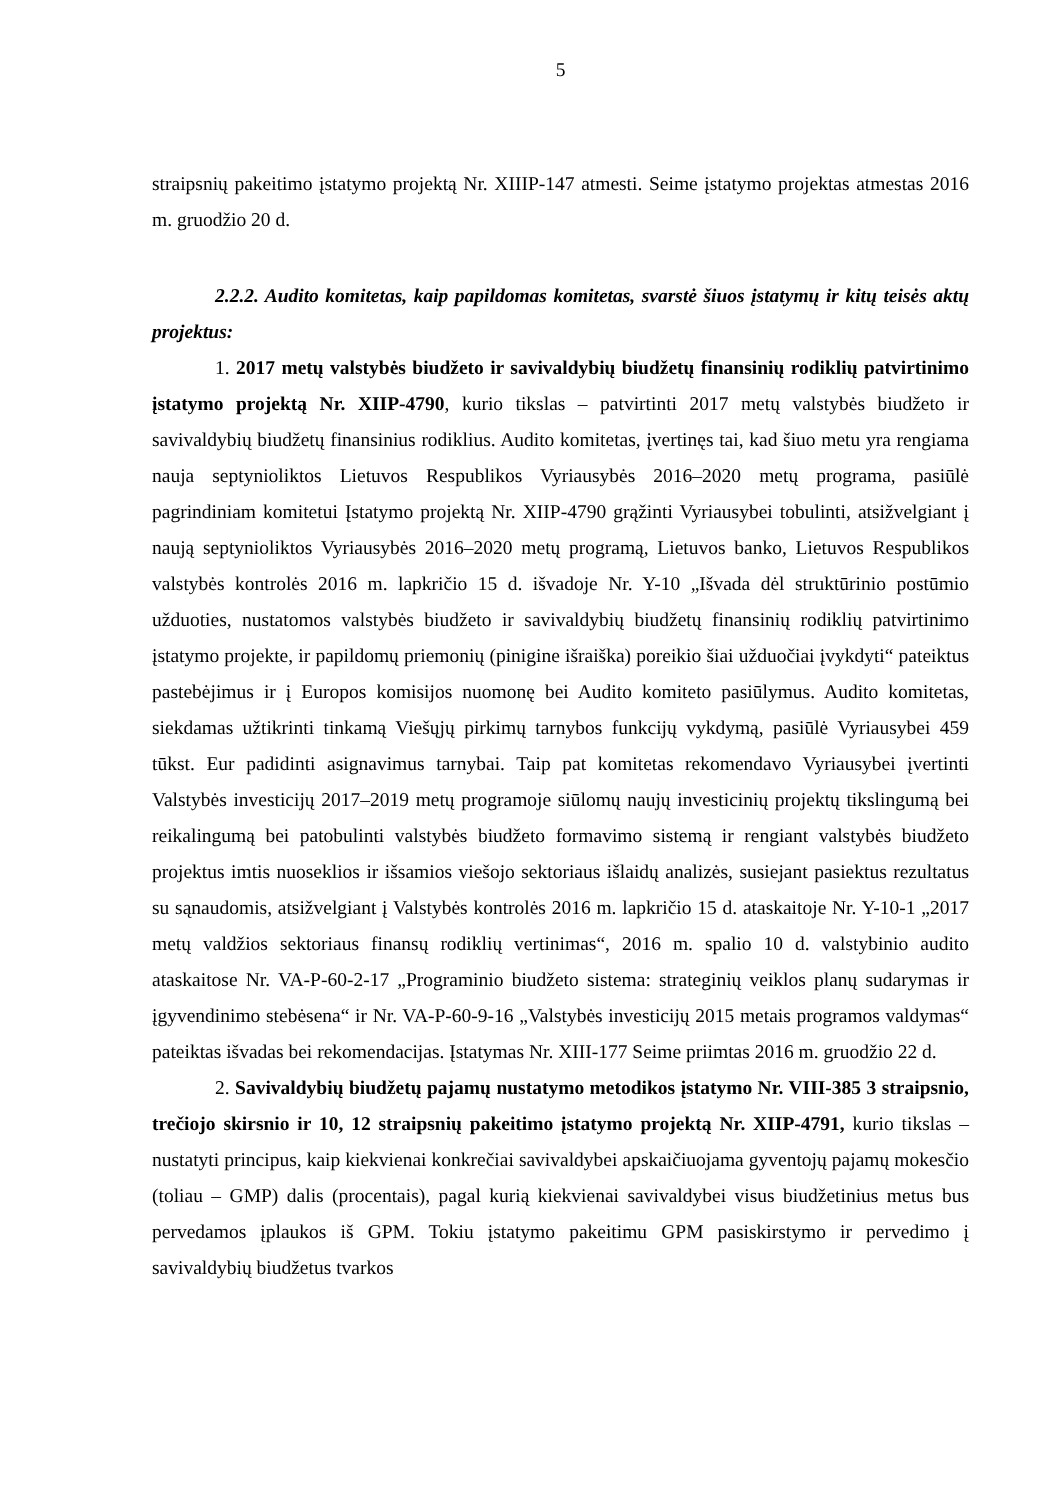5
straipsnių pakeitimo įstatymo projektą Nr. XIIIP-147 atmesti. Seime įstatymo projektas atmestas 2016 m. gruodžio 20 d.
2.2.2. Audito komitetas, kaip papildomas komitetas, svarstė šiuos įstatymų ir kitų teisės aktų projektus:
1. 2017 metų valstybės biudžeto ir savivaldybių biudžetų finansinių rodiklių patvirtinimo įstatymo projektą Nr. XIIP-4790, kurio tikslas – patvirtinti 2017 metų valstybės biudžeto ir savivaldybių biudžetų finansinius rodiklius. Audito komitetas, įvertinęs tai, kad šiuo metu yra rengiama nauja septynioliktos Lietuvos Respublikos Vyriausybės 2016–2020 metų programa, pasiūlė pagrindiniam komitetui Įstatymo projektą Nr. XIIP-4790 grąžinti Vyriausybei tobulinti, atsižvelgiant į naują septynioliktos Vyriausybės 2016–2020 metų programą, Lietuvos banko, Lietuvos Respublikos valstybės kontrolės 2016 m. lapkričio 15 d. išvadoje Nr. Y-10 „Išvada dėl struktūrinio postūmio užduoties, nustatomos valstybės biudžeto ir savivaldybių biudžetų finansinių rodiklių patvirtinimo įstatymo projekte, ir papildomų priemonių (pinigine išraiška) poreikio šiai užduočiai įvykdyti“ pateiktus pastebėjimus ir į Europos komisijos nuomonę bei Audito komiteto pasiūlymus. Audito komitetas, siekdamas užtikrinti tinkamą Viešųjų pirkimų tarnybos funkcijų vykdymą, pasiūlė Vyriausybei 459 tūkst. Eur padidinti asignavimus tarnybai. Taip pat komitetas rekomendavo Vyriausybei įvertinti Valstybės investicijų 2017–2019 metų programoje siūlomų naujų investicinių projektų tikslingumą bei reikalingumą bei patobulinti valstybės biudžeto formavimo sistemą ir rengiant valstybės biudžeto projektus imtis nuoseklios ir išsamios viešojo sektoriaus išlaidų analizės, susiejant pasiektus rezultatus su sąnaudomis, atsižvelgiant į Valstybės kontrolės 2016 m. lapkričio 15 d. ataskaitoje Nr. Y-10-1 „2017 metų valdžios sektoriaus finansų rodiklių vertinimas“, 2016 m. spalio 10 d. valstybinio audito ataskaitose Nr. VA-P-60-2-17 „Programinio biudžeto sistema: strateginių veiklos planų sudarymas ir įgyvendinimo stebėsena“ ir Nr. VA-P-60-9-16 „Valstybės investicijų 2015 metais programos valdymas“ pateiktas išvadas bei rekomendacijas. Įstatymas Nr. XIII-177 Seime priimtas 2016 m. gruodžio 22 d.
2. Savivaldybių biudžetų pajamų nustatymo metodikos įstatymo Nr. VIII-385 3 straipsnio, trečiojo skirsnio ir 10, 12 straipsnių pakeitimo įstatymo projektą Nr. XIIP-4791, kurio tikslas – nustatyti principus, kaip kiekvienai konkrečiai savivaldybei apskaičiuojama gyventojų pajamų mokesčio (toliau – GMP) dalis (procentais), pagal kurią kiekvienai savivaldybei visus biudžetinius metus bus pervedamos įplaukos iš GPM. Tokiu įstatymo pakeitimu GPM pasiskirstymo ir pervedimo į savivaldybių biudžetus tvarkos